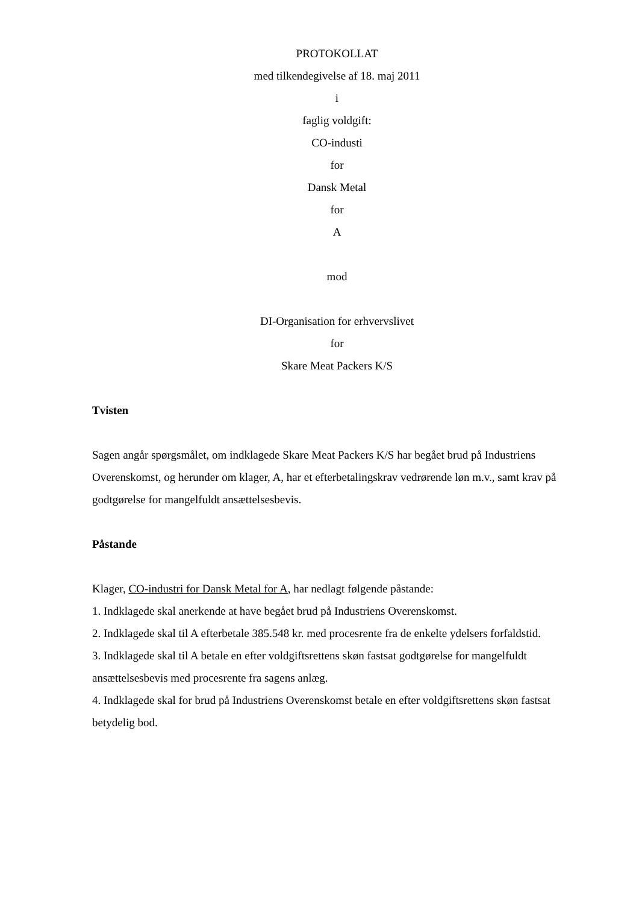PROTOKOLLAT
med tilkendegivelse af 18. maj 2011
i
faglig voldgift:
CO-industi
for
Dansk Metal
for
A
mod
DI-Organisation for erhvervslivet
for
Skare Meat Packers K/S
Tvisten
Sagen angår spørgsmålet, om indklagede Skare Meat Packers K/S har begået brud på Industriens Overenskomst, og herunder om klager, A, har et efterbetalingskrav vedrørende løn m.v., samt krav på godtgørelse for mangelfuldt ansættelsesbevis.
Påstande
Klager, CO-industri for Dansk Metal for A, har nedlagt følgende påstande:
1. Indklagede skal anerkende at have begået brud på Industriens Overenskomst.
2. Indklagede skal til A efterbetale 385.548 kr. med procesrente fra de enkelte ydelsers forfaldstid.
3. Indklagede skal til A betale en efter voldgiftsrettens skøn fastsat godtgørelse for mangelfuldt ansættelsesbevis med procesrente fra sagens anlæg.
4. Indklagede skal for brud på Industriens Overenskomst betale en efter voldgiftsrettens skøn fastsat betydelig bod.